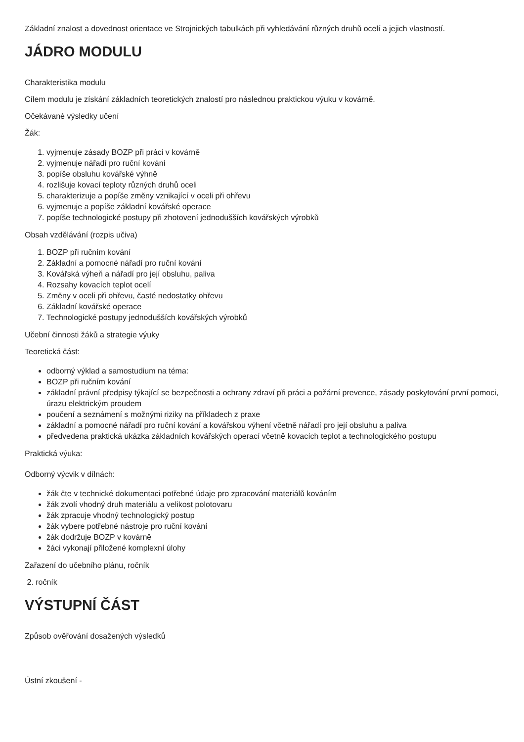Základní znalost a dovednost orientace ve Strojnických tabulkách při vyhledávání různých druhů ocelí a jejich vlastností.
JÁDRO MODULU
Charakteristika modulu
Cílem modulu je získání základních teoretických znalostí pro následnou praktickou výuku v kovárně.
Očekávané výsledky učení
Žák:
1. vyjmenuje zásady BOZP při práci v kovárně
2. vyjmenuje nářadí pro ruční kování
3. popíše obsluhu kovářské výhně
4. rozlišuje kovací teploty různých druhů oceli
5. charakterizuje a popíše změny vznikající v oceli při ohřevu
6. vyjmenuje a popíše základní kovářské operace
7. popíše technologické postupy při zhotovení jednodušších kovářských výrobků
Obsah vzdělávání (rozpis učiva)
1. BOZP při ručním kování
2. Základní a pomocné nářadí pro ruční kování
3. Kovářská výheň a nářadí pro její obsluhu, paliva
4. Rozsahy kovacích teplot ocelí
5. Změny v oceli při ohřevu, časté nedostatky ohřevu
6. Základní kovářské operace
7. Technologické postupy jednodušších kovářských výrobků
Učební činnosti žáků a strategie výuky
Teoretická část:
odborný výklad a samostudium na téma:
BOZP při ručním kování
základní právní předpisy týkající se bezpečnosti a ochrany zdraví při práci a požární prevence, zásady poskytování první pomoci, úrazu elektrickým proudem
poučení a seznámení s možnými riziky na příkladech z praxe
základní a pomocné nářadí pro ruční kování a kovářskou výhení včetně nářadí pro její obsluhu a paliva
předvedena praktická ukázka základních kovářských operací včetně kovacích teplot a technologického postupu
Praktická výuka:
Odborný výcvik v dílnách:
žák čte v technické dokumentaci potřebné údaje pro zpracování materiálů kováním
žák zvolí vhodný druh materiálu a velikost polotovaru
žák zpracuje vhodný technologický postup
žák vybere potřebné nástroje pro ruční kování
žák dodržuje BOZP v kovárně
žáci vykonají přiložené komplexní úlohy
Zařazení do učebního plánu, ročník
2. ročník
VÝSTUPNÍ ČÁST
Způsob ověřování dosažených výsledků
Ústní zkoušení -